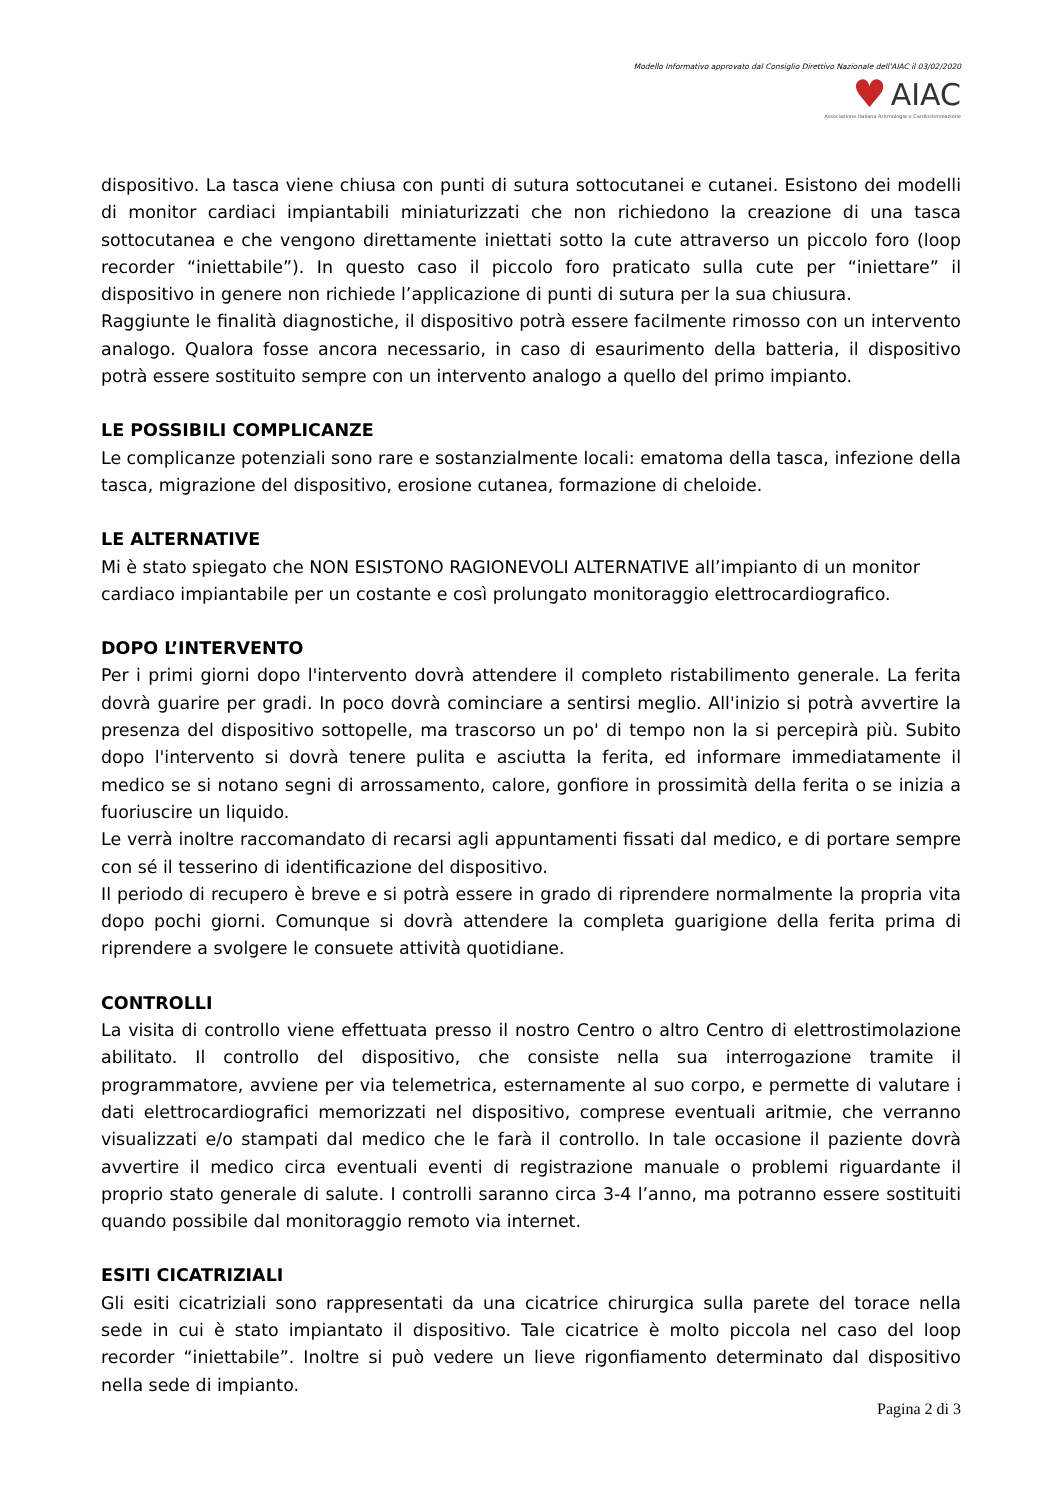Modello Informativo approvato dal Consiglio Direttivo Nazionale dell'AIAC il 03/02/2020
♥ AIAC
Associazione Italiana Aritmologia e Cardiostimolazione
dispositivo. La tasca viene chiusa con punti di sutura sottocutanei e cutanei. Esistono dei modelli di monitor cardiaci impiantabili miniaturizzati che non richiedono la creazione di una tasca sottocutanea e che vengono direttamente iniettati sotto la cute attraverso un piccolo foro (loop recorder “iniettabile”). In questo caso il piccolo foro praticato sulla cute per “iniettare” il dispositivo in genere non richiede l’applicazione di punti di sutura per la sua chiusura.
Raggiunte le finalità diagnostiche, il dispositivo potrà essere facilmente rimosso con un intervento analogo. Qualora fosse ancora necessario, in caso di esaurimento della batteria, il dispositivo potrà essere sostituito sempre con un intervento analogo a quello del primo impianto.
LE POSSIBILI COMPLICANZE
Le complicanze potenziali sono rare e sostanzialmente locali: ematoma della tasca, infezione della tasca, migrazione del dispositivo, erosione cutanea, formazione di cheloide.
LE ALTERNATIVE
Mi è stato spiegato che NON ESISTONO RAGIONEVOLI ALTERNATIVE all’impianto di un monitor cardiaco impiantabile per un costante e così prolungato monitoraggio elettrocardiografico.
DOPO L’INTERVENTO
Per i primi giorni dopo l'intervento dovrà attendere il completo ristabilimento generale. La ferita dovrà guarire per gradi. In poco dovrà cominciare a sentirsi meglio. All'inizio si potrà avvertire la presenza del dispositivo sottopelle, ma trascorso un po' di tempo non la si percepirà più. Subito dopo l'intervento si dovrà tenere pulita e asciutta la ferita, ed informare immediatamente il medico se si notano segni di arrossamento, calore, gonfiore in prossimità della ferita o se inizia a fuoriuscire un liquido.
Le verrà inoltre raccomandato di recarsi agli appuntamenti fissati dal medico, e di portare sempre con sé il tesserino di identificazione del dispositivo.
Il periodo di recupero è breve e si potrà essere in grado di riprendere normalmente la propria vita dopo pochi giorni. Comunque si dovrà attendere la completa guarigione della ferita prima di riprendere a svolgere le consuete attività quotidiane.
CONTROLLI
La visita di controllo viene effettuata presso il nostro Centro o altro Centro di elettrostimolazione abilitato. Il controllo del dispositivo, che consiste nella sua interrogazione tramite il programmatore, avviene per via telemetrica, esternamente al suo corpo, e permette di valutare i dati elettrocardiografici memorizzati nel dispositivo, comprese eventuali aritmie, che verranno visualizzati e/o stampati dal medico che le farà il controllo. In tale occasione il paziente dovrà avvertire il medico circa eventuali eventi di registrazione manuale o problemi riguardante il proprio stato generale di salute. I controlli saranno circa 3-4 l’anno, ma potranno essere sostituiti quando possibile dal monitoraggio remoto via internet.
ESITI CICATRIZIALI
Gli esiti cicatriziali sono rappresentati da una cicatrice chirurgica sulla parete del torace nella sede in cui è stato impiantato il dispositivo. Tale cicatrice è molto piccola nel caso del loop recorder “iniettabile”. Inoltre si può vedere un lieve rigonfiamento determinato dal dispositivo nella sede di impianto.
Pagina 2 di 3